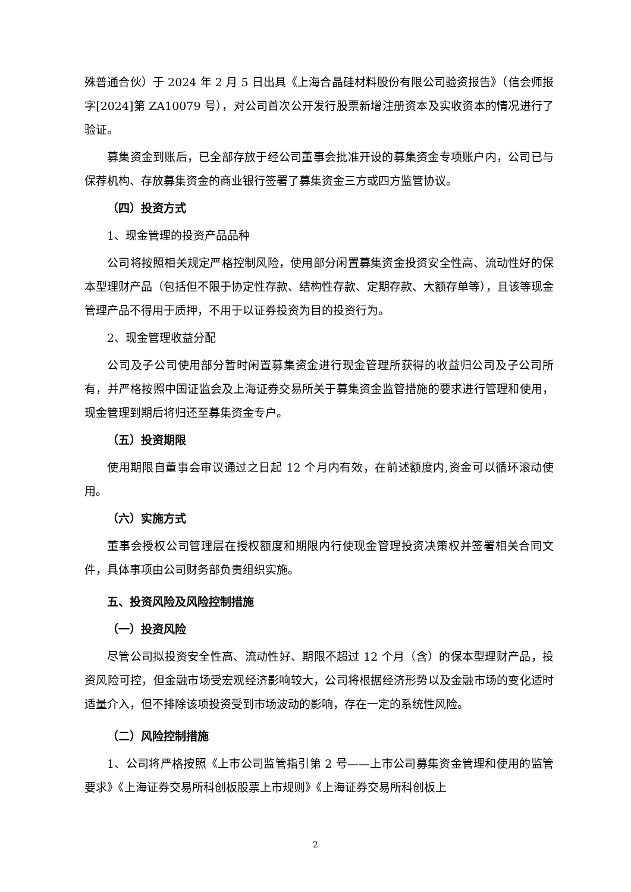殊普通合伙）于 2024 年 2 月 5 日出具《上海合晶硅材料股份有限公司验资报告》（信会师报字[2024]第 ZA10079 号），对公司首次公开发行股票新增注册资本及实收资本的情况进行了验证。
募集资金到账后，已全部存放于经公司董事会批准开设的募集资金专项账户内，公司已与保荐机构、存放募集资金的商业银行签署了募集资金三方或四方监管协议。
（四）投资方式
1、现金管理的投资产品品种
公司将按照相关规定严格控制风险，使用部分闲置募集资金投资安全性高、流动性好的保本型理财产品（包括但不限于协定性存款、结构性存款、定期存款、大额存单等），且该等现金管理产品不得用于质押，不用于以证券投资为目的投资行为。
2、现金管理收益分配
公司及子公司使用部分暂时闲置募集资金进行现金管理所获得的收益归公司及子公司所有，并严格按照中国证监会及上海证券交易所关于募集资金监管措施的要求进行管理和使用，现金管理到期后将归还至募集资金专户。
（五）投资期限
使用期限自董事会审议通过之日起 12 个月内有效，在前述额度内,资金可以循环滚动使用。
（六）实施方式
董事会授权公司管理层在授权额度和期限内行使现金管理投资决策权并签署相关合同文件，具体事项由公司财务部负责组织实施。
五、投资风险及风险控制措施
（一）投资风险
尽管公司拟投资安全性高、流动性好、期限不超过 12 个月（含）的保本型理财产品，投资风险可控，但金融市场受宏观经济影响较大，公司将根据经济形势以及金融市场的变化适时适量介入，但不排除该项投资受到市场波动的影响，存在一定的系统性风险。
（二）风险控制措施
1、公司将严格按照《上市公司监管指引第 2 号——上市公司募集资金管理和使用的监管要求》《上海证券交易所科创板股票上市规则》《上海证券交易所科创板上
2